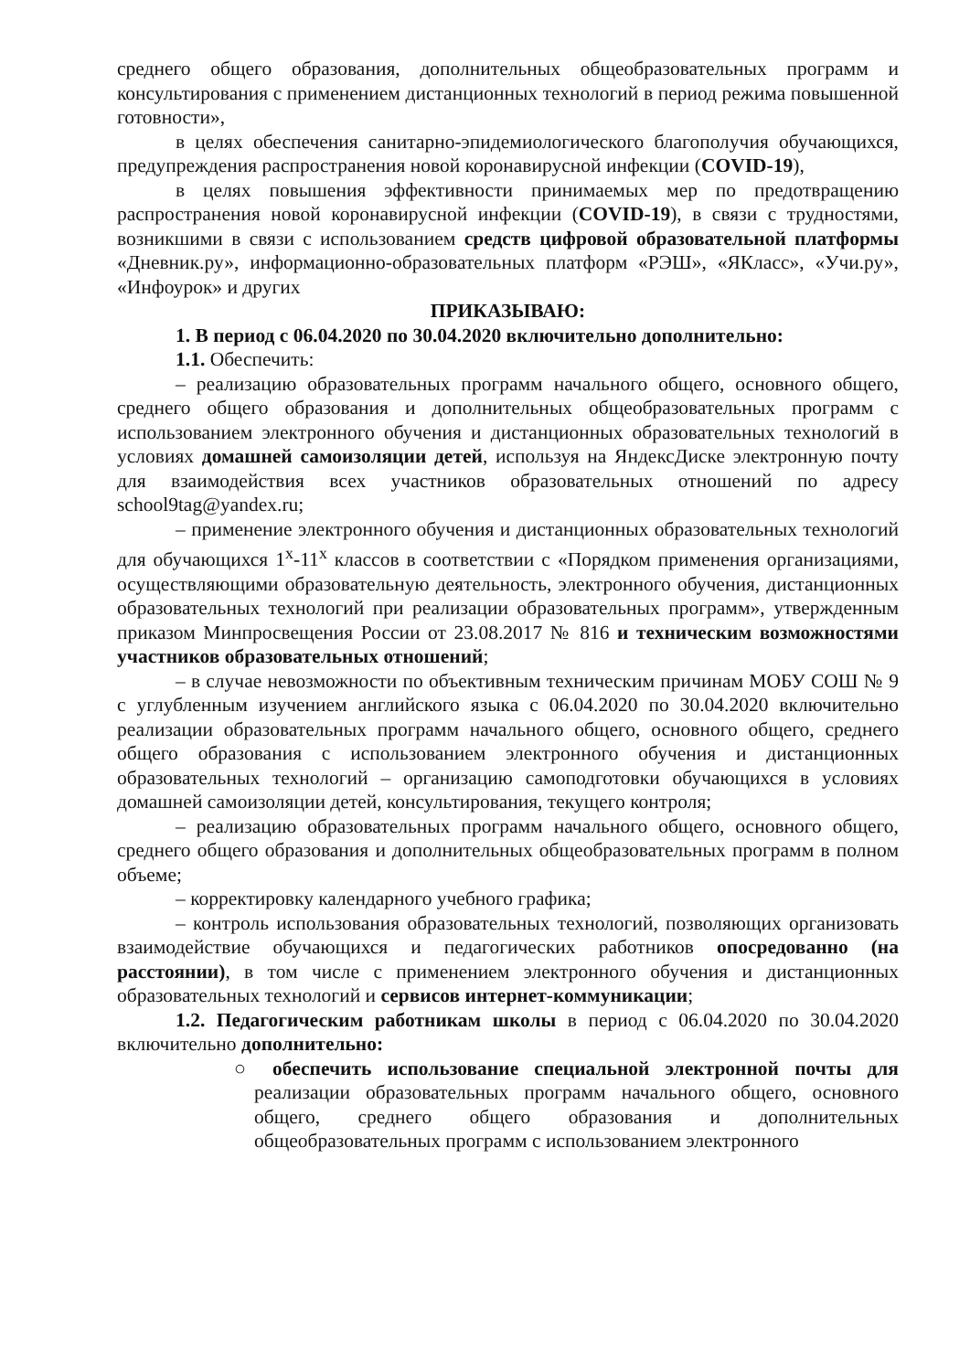среднего общего образования, дополнительных общеобразовательных программ и консультирования с применением дистанционных технологий в период режима повышенной готовности»,
в целях обеспечения санитарно-эпидемиологического благополучия обучающихся, предупреждения распространения новой коронавирусной инфекции (COVID-19),
в целях повышения эффективности принимаемых мер по предотвращению распространения новой коронавирусной инфекции (COVID-19), в связи с трудностями, возникшими в связи с использованием средств цифровой образовательной платформы «Дневник.ру», информационно-образовательных платформ «РЭШ», «ЯКласс», «Учи.ру», «Инфоурок» и других
ПРИКАЗЫВАЮ:
1. В период с 06.04.2020 по 30.04.2020 включительно дополнительно:
1.1. Обеспечить:
– реализацию образовательных программ начального общего, основного общего, среднего общего образования и дополнительных общеобразовательных программ с использованием электронного обучения и дистанционных образовательных технологий в условиях домашней самоизоляции детей, используя на ЯндексДиске электронную почту для взаимодействия всех участников образовательных отношений по адресу school9tag@yandex.ru;
– применение электронного обучения и дистанционных образовательных технологий для обучающихся 1<sup>х</sup>-11<sup>х</sup> классов в соответствии с «Порядком применения организациями, осуществляющими образовательную деятельность, электронного обучения, дистанционных образовательных технологий при реализации образовательных программ», утвержденным приказом Минпросвещения России от 23.08.2017 № 816 и техническим возможностями участников образовательных отношений;
– в случае невозможности по объективным техническим причинам МОБУ СОШ № 9 с углубленным изучением английского языка с 06.04.2020 по 30.04.2020 включительно реализации образовательных программ начального общего, основного общего, среднего общего образования с использованием электронного обучения и дистанционных образовательных технологий – организацию самоподготовки обучающихся в условиях домашней самоизоляции детей, консультирования, текущего контроля;
– реализацию образовательных программ начального общего, основного общего, среднего общего образования и дополнительных общеобразовательных программ в полном объеме;
– корректировку календарного учебного графика;
– контроль использования образовательных технологий, позволяющих организовать взаимодействие обучающихся и педагогических работников опосредованно (на расстоянии), в том числе с применением электронного обучения и дистанционных образовательных технологий и сервисов интернет-коммуникации;
1.2. Педагогическим работникам школы в период с 06.04.2020 по 30.04.2020 включительно дополнительно:
○ обеспечить использование специальной электронной почты для реализации образовательных программ начального общего, основного общего, среднего общего образования и дополнительных общеобразовательных программ с использованием электронного